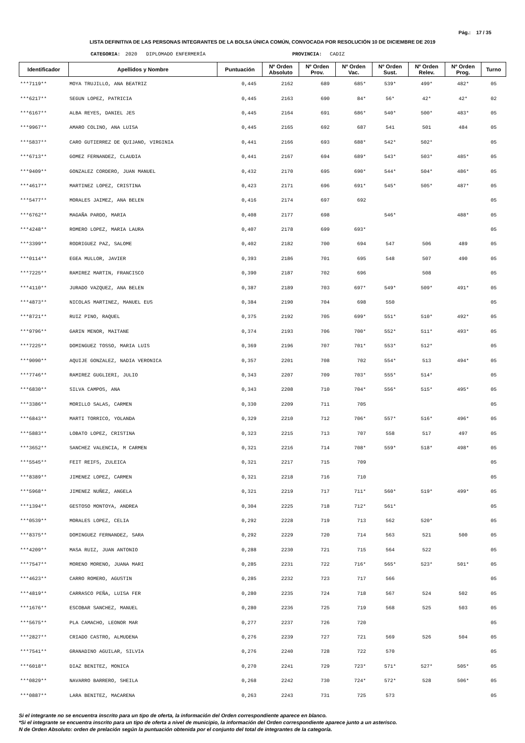Pág.: 17 / 35
LISTA DEFINITIVA DE LAS PERSONAS INTEGRANTES DE LA BOLSA ÚNICA COMÚN, CONVOCADA POR RESOLUCIÓN 10 DE DICIEMBRE DE 2019
CATEGORIA: 2020 DIPLOMADO ENFERMERÍA PROVINCIA: CADIZ
| Identificador | Apellidos y Nombre | Puntuación | Nº Orden Absoluto | Nº Orden Prov. | Nº Orden Vac. | Nº Orden Sust. | Nº Orden Relev. | Nº Orden Prog. | Turno |
| --- | --- | --- | --- | --- | --- | --- | --- | --- | --- |
| ***7119** | MOYA TRUJILLO, ANA BEATRIZ | 0,445 | 2162 | 689 | 685* | 539* | 499* | 482* | 05 |
| ***6217** | SEGUN LOPEZ, PATRICIA | 0,445 | 2163 | 690 | 84* | 56* | 42* | 42* | 02 |
| ***6167** | ALBA REYES, DANIEL JES | 0,445 | 2164 | 691 | 686* | 540* | 500* | 483* | 05 |
| ***9967** | AMARO COLINO, ANA LUISA | 0,445 | 2165 | 692 | 687 | 541 | 501 | 484 | 05 |
| ***5837** | CARO GUTIERREZ DE QUIJANO, VIRGINIA | 0,441 | 2166 | 693 | 688* | 542* | 502* | | 05 |
| ***6713** | GOMEZ FERNANDEZ, CLAUDIA | 0,441 | 2167 | 694 | 689* | 543* | 503* | 485* | 05 |
| ***9409** | GONZALEZ CORDERO, JUAN MANUEL | 0,432 | 2170 | 695 | 690* | 544* | 504* | 486* | 05 |
| ***4617** | MARTINEZ LOPEZ, CRISTINA | 0,423 | 2171 | 696 | 691* | 545* | 505* | 487* | 05 |
| ***5477** | MORALES JAIMEZ, ANA BELEN | 0,416 | 2174 | 697 | 692 | | | | 05 |
| ***6762** | MAGAÑA PARDO, MARIA | 0,408 | 2177 | 698 | | 546* | | 488* | 05 |
| ***4248** | ROMERO LOPEZ, MARIA LAURA | 0,407 | 2178 | 699 | 693* | | | | 05 |
| ***3399** | RODRIGUEZ PAZ, SALOME | 0,402 | 2182 | 700 | 694 | 547 | 506 | 489 | 05 |
| ***0114** | EGEA MULLOR, JAVIER | 0,393 | 2186 | 701 | 695 | 548 | 507 | 490 | 05 |
| ***7225** | RAMIREZ MARTIN, FRANCISCO | 0,390 | 2187 | 702 | 696 | | 508 | | 05 |
| ***4110** | JURADO VAZQUEZ, ANA BELEN | 0,387 | 2189 | 703 | 697* | 549* | 509* | 491* | 05 |
| ***4873** | NICOLAS MARTINEZ, MANUEL EUS | 0,384 | 2190 | 704 | 698 | 550 | | | 05 |
| ***8721** | RUIZ PINO, RAQUEL | 0,375 | 2192 | 705 | 699* | 551* | 510* | 492* | 05 |
| ***9796** | GARIN MENOR, MAITANE | 0,374 | 2193 | 706 | 700* | 552* | 511* | 493* | 05 |
| ***7225** | DOMINGUEZ TOSSO, MARIA LUIS | 0,369 | 2196 | 707 | 701* | 553* | 512* | | 05 |
| ***9090** | AQUIJE GONZALEZ, NADIA VERONICA | 0,357 | 2201 | 708 | 702 | 554* | 513 | 494* | 05 |
| ***7746** | RAMIREZ GUGLIERI, JULIO | 0,343 | 2207 | 709 | 703* | 555* | 514* | | 05 |
| ***6830** | SILVA CAMPOS, ANA | 0,343 | 2208 | 710 | 704* | 556* | 515* | 495* | 05 |
| ***3386** | MORILLO SALAS, CARMEN | 0,330 | 2209 | 711 | 705 | | | | 05 |
| ***6843** | MARTI TORRICO, YOLANDA | 0,329 | 2210 | 712 | 706* | 557* | 516* | 496* | 05 |
| ***5883** | LOBATO LOPEZ, CRISTINA | 0,323 | 2215 | 713 | 707 | 558 | 517 | 497 | 05 |
| ***3652** | SANCHEZ VALENCIA, M CARMEN | 0,321 | 2216 | 714 | 708* | 559* | 518* | 498* | 05 |
| ***5545** | FEIT REIFS, ZULEICA | 0,321 | 2217 | 715 | 709 | | | | 05 |
| ***8389** | JIMENEZ LOPEZ, CARMEN | 0,321 | 2218 | 716 | 710 | | | | 05 |
| ***5968** | JIMENEZ NUÑEZ, ANGELA | 0,321 | 2219 | 717 | 711* | 560* | 519* | 499* | 05 |
| ***1394** | GESTOSO MONTOYA, ANDREA | 0,304 | 2225 | 718 | 712* | 561* | | | 05 |
| ***0539** | MORALES LOPEZ, CELIA | 0,292 | 2228 | 719 | 713 | 562 | 520* | | 05 |
| ***8375** | DOMINGUEZ FERNANDEZ, SARA | 0,292 | 2229 | 720 | 714 | 563 | 521 | 500 | 05 |
| ***4209** | MASA RUIZ, JUAN ANTONIO | 0,288 | 2230 | 721 | 715 | 564 | 522 | | 05 |
| ***7547** | MORENO MORENO, JUANA MARI | 0,285 | 2231 | 722 | 716* | 565* | 523* | 501* | 05 |
| ***4623** | CARRO ROMERO, AGUSTIN | 0,285 | 2232 | 723 | 717 | 566 | | | 05 |
| ***4819** | CARRASCO PEÑA, LUISA FER | 0,280 | 2235 | 724 | 718 | 567 | 524 | 502 | 05 |
| ***1676** | ESCOBAR SANCHEZ, MANUEL | 0,280 | 2236 | 725 | 719 | 568 | 525 | 503 | 05 |
| ***5675** | PLA CAMACHO, LEONOR MAR | 0,277 | 2237 | 726 | 720 | | | | 05 |
| ***2827** | CRIADO CASTRO, ALMUDENA | 0,276 | 2239 | 727 | 721 | 569 | 526 | 504 | 05 |
| ***7541** | GRANADINO AGUILAR, SILVIA | 0,276 | 2240 | 728 | 722 | 570 | | | 05 |
| ***6018** | DIAZ BENITEZ, MONICA | 0,270 | 2241 | 729 | 723* | 571* | 527* | 505* | 05 |
| ***0829** | NAVARRO BARRERO, SHEILA | 0,268 | 2242 | 730 | 724* | 572* | 528 | 506* | 05 |
| ***0887** | LARA BENITEZ, MACARENA | 0,263 | 2243 | 731 | 725 | 573 | | | 05 |
Si el integrante no se encuentra inscrito para un tipo de oferta, la información del Orden correspondiente aparece en blanco.
*Si el integrante se encuentra inscrito para un tipo de oferta a nivel de municipio, la información del Orden correspondiente aparece junto a un asterisco.
N de Orden Absoluto: orden de prelación según la puntuación obtenida por el conjunto del total de integrantes de la categoría.